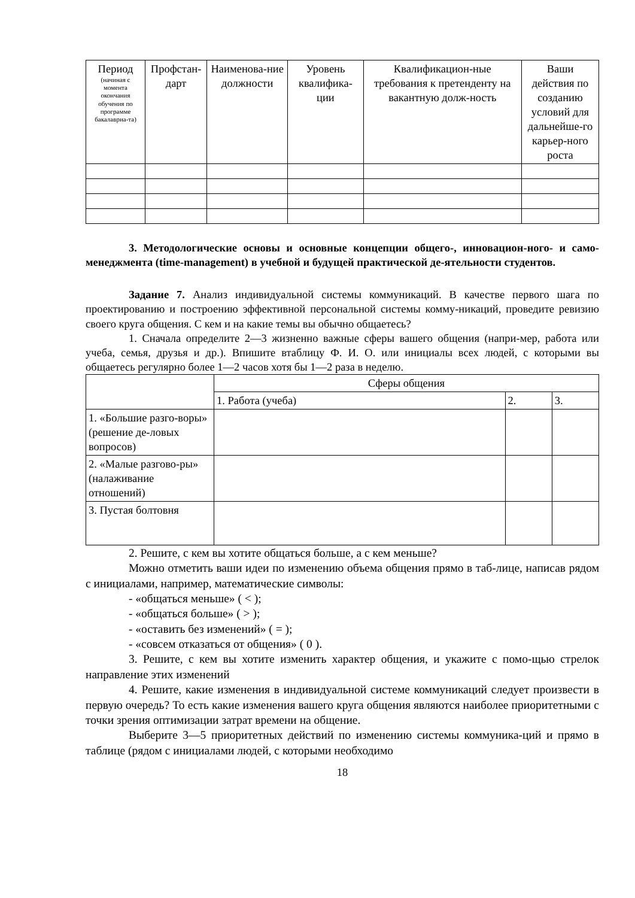| Период (начиная с момента окончания обучения по программе бакалавриа-та) | Профстан-дарт | Наименова-ние должности | Уровень квалифика-ции | Квалификацион-ные требования к претенденту на вакантную долж-ность | Ваши действия по созданию условий для дальнейше-го карьер-ного роста |
| --- | --- | --- | --- | --- | --- |
3. Методологические основы и основные концепции общего-, инновацион-ного- и само-менеджмента (time-management) в учебной и будущей практической де-ятельности студентов.
Задание 7. Анализ индивидуальной системы коммуникаций. В качестве первого шага по проектированию и построению эффективной персональной системы комму-никаций, проведите ревизию своего круга общения. С кем и на какие темы вы обычно общаетесь?
1. Сначала определите 2—3 жизненно важные сферы вашего общения (напри-мер, работа или учеба, семья, друзья и др.). Впишите втаблицу Ф. И. О. или инициалы всех людей, с которыми вы общаетесь регулярно более 1—2 часов хотя бы 1—2 раза в неделю.
| | Сферы общения | | |
| | 1. Работа (учеба) | 2. | 3. |
| 1. «Большие разго-воры» (решение де-ловых вопросов) | | | |
| 2. «Малые разгово-ры» (налаживание отношений) | | | |
| 3. Пустая болтовня | | | |
2. Решите, с кем вы хотите общаться больше, а с кем меньше?
Можно отметить ваши идеи по изменению объема общения прямо в таб-лице, написав рядом с инициалами, например, математические символы:
- «общаться меньше» ( < );
- «общаться больше» ( > );
- «оставить без изменений» ( = );
- «совсем отказаться от общения» ( 0 ).
3. Решите, с кем вы хотите изменить характер общения, и укажите с помо-щью стрелок направление этих изменений
4. Решите, какие изменения в индивидуальной системе коммуникаций следует произвести в первую очередь? То есть какие изменения вашего круга общения являются наиболее приоритетными с точки зрения оптимизации затрат времени на общение.
Выберите 3—5 приоритетных действий по изменению системы коммуника-ций и прямо в таблице (рядом с инициалами людей, с которыми необходимо
18